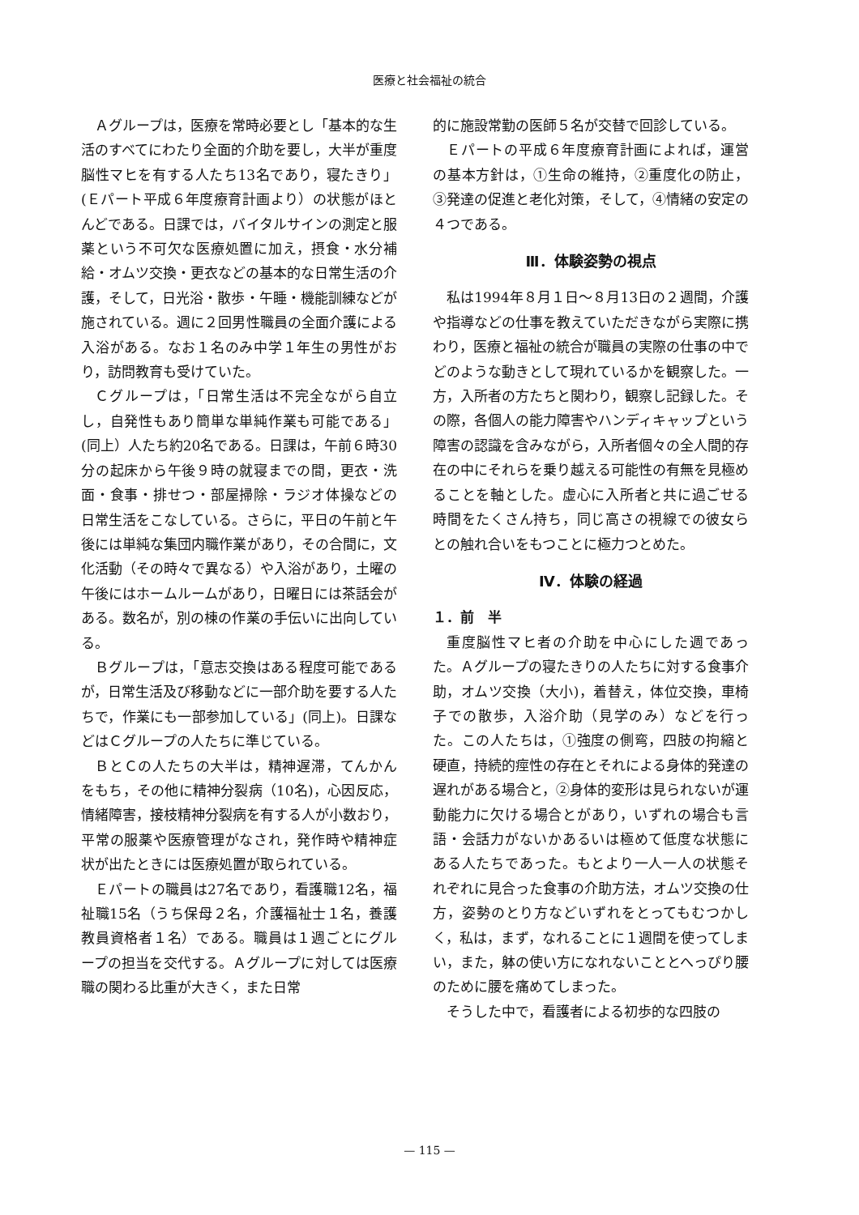医療と社会福祉の統合
Ａグループは，医療を常時必要とし「基本的な生活のすべてにわたり全面的介助を要し，大半が重度脳性マヒを有する人たち13名であり，寝たきり」(Ｅパート平成６年度療育計画より）の状態がほとんどである。日課では，バイタルサインの測定と服薬という不可欠な医療処置に加え，摂食・水分補給・オムツ交換・更衣などの基本的な日常生活の介護，そして，日光浴・散歩・午睡・機能訓練などが施されている。週に２回男性職員の全面介護による入浴がある。なお１名のみ中学１年生の男性がおり，訪問教育も受けていた。
Ｃグループは，「日常生活は不完全ながら自立し，自発性もあり簡単な単純作業も可能である」(同上）人たち約20名である。日課は，午前６時30分の起床から午後９時の就寝までの間，更衣・洗面・食事・排せつ・部屋掃除・ラジオ体操などの日常生活をこなしている。さらに，平日の午前と午後には単純な集団内職作業があり，その合間に，文化活動（その時々で異なる）や入浴があり，土曜の午後にはホームルームがあり，日曜日には茶話会がある。数名が，別の棟の作業の手伝いに出向している。
Ｂグループは，「意志交換はある程度可能であるが，日常生活及び移動などに一部介助を要する人たちで，作業にも一部参加している」(同上)。日課などはＣグループの人たちに準じている。
ＢとＣの人たちの大半は，精神遅滞，てんかんをもち，その他に精神分裂病（10名)，心因反応，情緒障害，接枝精神分裂病を有する人が小数おり，平常の服薬や医療管理がなされ，発作時や精神症状が出たときには医療処置が取られている。
Ｅパートの職員は27名であり，看護職12名，福祉職15名（うち保母２名，介護福祉士１名，養護教員資格者１名）である。職員は１週ごとにグループの担当を交代する。Ａグループに対しては医療職の関わる比重が大きく，また日常
的に施設常勤の医師５名が交替で回診している。
Ｅパートの平成６年度療育計画によれば，運営の基本方針は，①生命の維持，②重度化の防止，③発達の促進と老化対策，そして，④情緒の安定の４つである。
Ⅲ．体験姿勢の視点
私は1994年８月１日〜８月13日の２週間，介護や指導などの仕事を教えていただきながら実際に携わり，医療と福祉の統合が職員の実際の仕事の中でどのような動きとして現れているかを観察した。一方，入所者の方たちと関わり，観察し記録した。その際，各個人の能力障害やハンディキャップという障害の認識を含みながら，入所者個々の全人間的存在の中にそれらを乗り越える可能性の有無を見極めることを軸とした。虚心に入所者と共に過ごせる時間をたくさん持ち，同じ高さの視線での彼女らとの触れ合いをもつことに極力つとめた。
Ⅳ．体験の経過
１．前　半
重度脳性マヒ者の介助を中心にした週であった。Ａグループの寝たきりの人たちに対する食事介助，オムツ交換（大小)，着替え，体位交換，車椅子での散歩，入浴介助（見学のみ）などを行った。この人たちは，①強度の側弯，四肢の拘縮と硬直，持続的痙性の存在とそれによる身体的発達の遅れがある場合と，②身体的変形は見られないが運動能力に欠ける場合とがあり，いずれの場合も言語・会話力がないかあるいは極めて低度な状態にある人たちであった。もとより一人一人の状態それぞれに見合った食事の介助方法，オムツ交換の仕方，姿勢のとり方などいずれをとってもむつかしく，私は，まず，なれることに１週間を使ってしまい，また，躰の使い方になれないこととへっぴり腰のために腰を痛めてしまった。
そうした中で，看護者による初歩的な四肢の
— 115 —